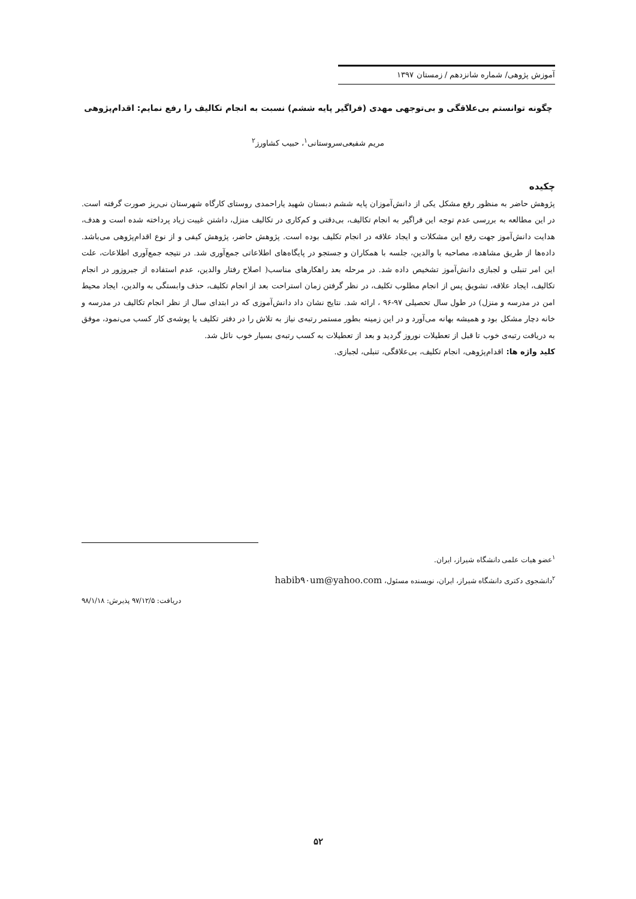آموزش پژوهی/ شماره شانزدهم / زمستان ۱۳۹۷
چگونه توانستم بی‌علاقگی و بی‌توجهی مهدی (فراگیر پایه ششم) نسبت به انجام تکالیف را رفع نمایم: اقدام‌پژوهی
مریم شفیعی‌سروستانی<sup>۱</sup>، حبیب کشاورز<sup>۲</sup>
چکیده
پژوهش حاضر به منظور رفع مشکل یکی از دانش‌آموزان پایه ششم دبستان شهید یاراحمدی روستای کارگاه شهرستان نی‌ریز صورت گرفته است. در این مطالعه به بررسی عدم توجه این فراگیر به انجام تکالیف، بی‌دقتی و کم‌کاری در تکالیف منزل، داشتن غیبت زیاد پرداخته شده است و هدف، هدایت دانش‌آموز جهت رفع این مشکلات و ایجاد علاقه در انجام تکلیف بوده است. پژوهش حاضر، پژوهش کیفی و از نوع اقدام‌پژوهی می‌باشد. داده‌ها از طریق مشاهده، مصاحبه با والدین، جلسه با همکاران و جستجو در پایگاه‌های اطلاعاتی جمع‌آوری شد. در نتیجه جمع‌آوری اطلاعات، علت این امر تنبلی و لجبازی دانش‌آموز تشخیص داده شد. در مرحله بعد راهکارهای مناسب( اصلاح رفتار والدین، عدم استفاده از جبروزور در انجام تکالیف، ایجاد علاقه، تشویق پس از انجام مطلوب تکلیف، در نظر گرفتن زمان استراحت بعد از انجام تکلیف، حذف وابستگی به والدین، ایجاد محیط امن در مدرسه و منزل) در طول سال تحصیلی ۹۷-۹۶ ، ارائه شد. نتایج نشان داد دانش‌آموزی که در ابتدای سال از نظر انجام تکالیف در مدرسه و خانه دچار مشکل بود و همیشه بهانه می‌آورد و در این زمینه بطور مستمر رتبه‌ی نیاز به تلاش را در دفتر تکلیف یا پوشه‌ی کار کسب می‌نمود، موفق به دریافت رتبه‌ی خوب تا قبل از تعطیلات نوروز گردید و بعد از تعطیلات به کسب رتبه‌ی بسیار خوب نائل شد.
کلید واژه ها: اقدام‌پژوهی، انجام تکلیف، بی‌علاقگی، تنبلی، لجبازی.
<sup>۱</sup> عضو هیات علمی دانشگاه شیراز، ایران.
<sup>۲</sup> دانشجوی دکتری دانشگاه شیراز، ایران، نویسنده مسئول، habib۹۰um@yahoo.com
دریافت: ۹۷/۱۲/۵ پذیرش: ۹۸/۱/۱۸
۵۲